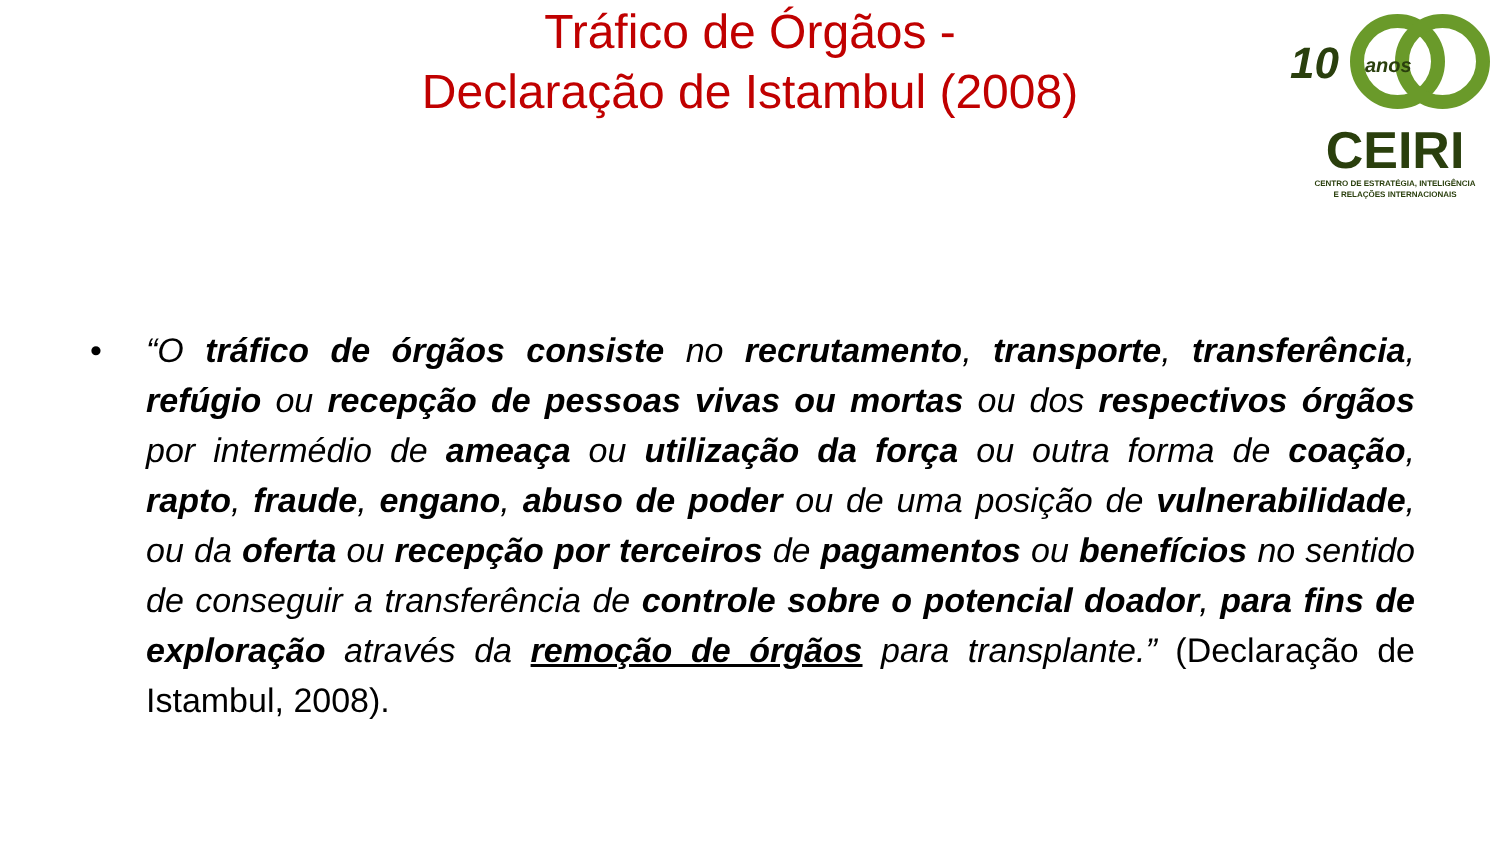Tráfico de Órgãos -
Declaração de Istambul (2008)
10 anos
CEIRI
CENTRO DE ESTRATÉGIA, INTELIGÊNCIA
E RELAÇÕES INTERNACIONAIS
• “O tráfico de órgãos consiste no recrutamento, transporte, transferência, refúgio ou recepção de pessoas vivas ou mortas ou dos respectivos órgãos por intermédio de ameaça ou utilização da força ou outra forma de coação, rapto, fraude, engano, abuso de poder ou de uma posição de vulnerabilidade, ou da oferta ou recepção por terceiros de pagamentos ou benefícios no sentido de conseguir a transferência de controle sobre o potencial doador, para fins de exploração através da remoção de órgãos para transplante.” (Declaração de Istambul, 2008).